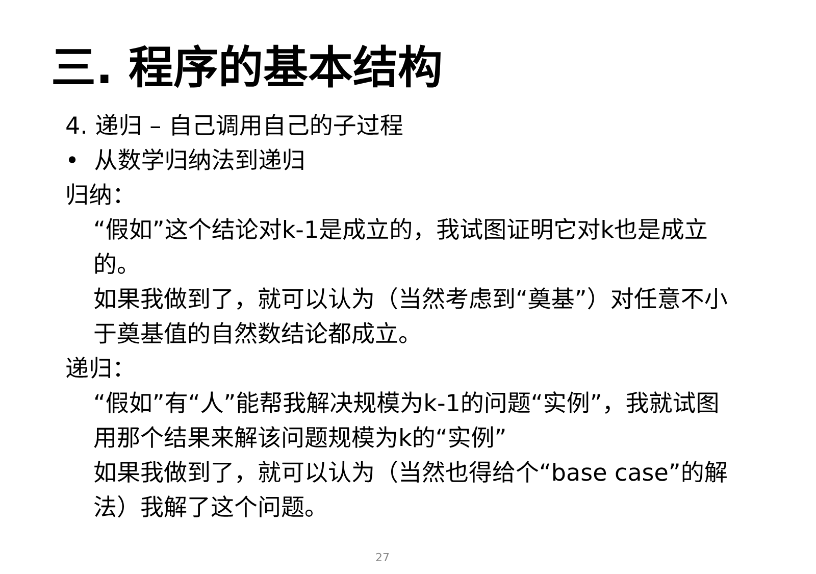三. 程序的基本结构
4. 递归 – 自己调用自己的子过程
• 从数学归纳法到递归
归纳：
“假如”这个结论对k-1是成立的，我试图证明它对k也是成立的。
如果我做到了，就可以认为（当然考虑到“奠基”）对任意不小于奠基值的自然数结论都成立。
递归：
“假如”有“人”能帮我解决规模为k-1的问题“实例”，我就试图用那个结果来解该问题规模为k的“实例”
如果我做到了，就可以认为（当然也得给个“base case”的解法）我解了这个问题。
27